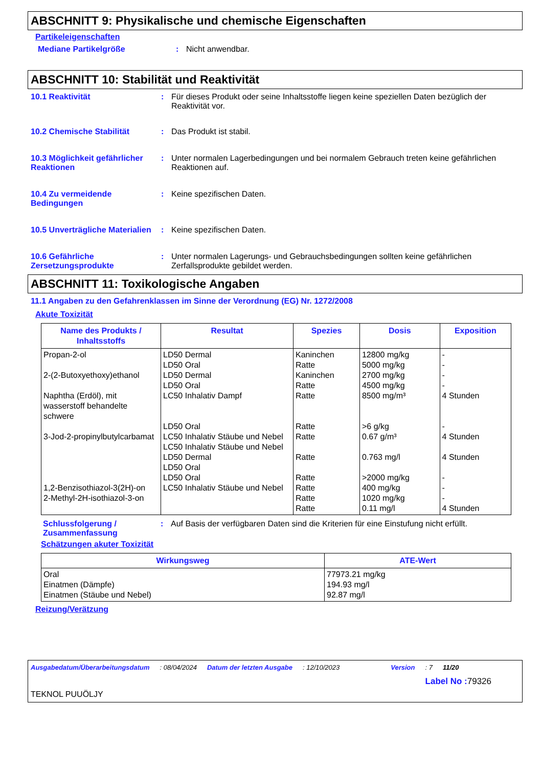ABSCHNITT 9: Physikalische und chemische Eigenschaften
Partikeleigenschaften
Mediane Partikelgröße : Nicht anwendbar.
ABSCHNITT 10: Stabilität und Reaktivität
10.1 Reaktivität : Für dieses Produkt oder seine Inhaltsstoffe liegen keine speziellen Daten bezüglich der Reaktivität vor.
10.2 Chemische Stabilität : Das Produkt ist stabil.
10.3 Möglichkeit gefährlicher Reaktionen
: Unter normalen Lagerbedingungen und bei normalem Gebrauch treten keine gefährlichen Reaktionen auf.
10.4 Zu vermeidende Bedingungen
: Keine spezifischen Daten.
10.5 Unverträgliche Materialien
: Keine spezifischen Daten.
10.6 Gefährliche Zersetzungsprodukte
: Unter normalen Lagerungs- und Gebrauchsbedingungen sollten keine gefährlichen Zerfallsprodukte gebildet werden.
ABSCHNITT 11: Toxikologische Angaben
11.1 Angaben zu den Gefahrenklassen im Sinne der Verordnung (EG) Nr. 1272/2008
Akute Toxizität
| Name des Produkts / Inhaltsstoffs | Resultat | Spezies | Dosis | Exposition |
| --- | --- | --- | --- | --- |
| Propan-2-ol 2-(2-Butoxyethoxy)ethanol Naphtha (Erdöl), mit wasserstoff behandelte schwere 3-Jod-2-propinylbutylcarbamat 1,2-Benzisothiazol-3(2H)-on 2-Methyl-2H-isothiazol-3-on | LD50 Dermal LD50 Oral LD50 Dermal LD50 Oral LC50 Inhalativ Dampf LD50 Oral LC50 Inhalativ Stäube und Nebel LC50 Inhalativ Stäube und Nebel LD50 Dermal LD50 Oral LD50 Oral LC50 Inhalativ Stäube und Nebel | Kaninchen Ratte Kaninchen Ratte Ratte Ratte Ratte Ratte Ratte Ratte Ratte Ratte | 12800 mg/kg 5000 mg/kg 2700 mg/kg 4500 mg/kg 8500 mg/m³ >6 g/kg 0.67 g/m³ 0.763 mg/l >2000 mg/kg 400 mg/kg 1020 mg/kg 0.11 mg/l | - - - - 4 Stunden - 4 Stunden 4 Stunden - - - 4 Stunden |
Schlussfolgerung / Zusammenfassung
: Auf Basis der verfügbaren Daten sind die Kriterien für eine Einstufung nicht erfüllt.
Schätzungen akuter Toxizität
| Wirkungsweg | ATE-Wert |
| --- | --- |
| Oral Einatmen (Dämpfe) Einatmen (Stäube und Nebel) | 77973.21 mg/kg 194.93 mg/l 92.87 mg/l |
Reizung/Verätzung
Ausgabedatum/Überarbeitungsdatum: 08/04/2024 Datum der letzten Ausgabe: 12/10/2023 Version: 7 11/20
Label No : 79326
TEKNOL PUUÖLJY